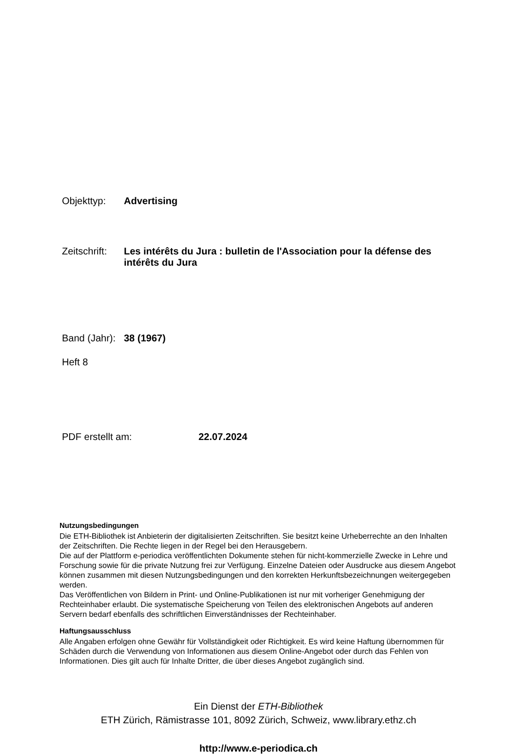Objekttyp: Advertising
Zeitschrift:
Les intérêts du Jura : bulletin de l'Association pour la défense des intérêts du Jura
Band (Jahr):
38 (1967)
Heft 8
PDF erstellt am: 22.07.2024
Nutzungsbedingungen
Die ETH-Bibliothek ist Anbieterin der digitalisierten Zeitschriften. Sie besitzt keine Urheberrechte an den Inhalten der Zeitschriften. Die Rechte liegen in der Regel bei den Herausgebern.
Die auf der Plattform e-periodica veröffentlichten Dokumente stehen für nicht-kommerzielle Zwecke in Lehre und Forschung sowie für die private Nutzung frei zur Verfügung. Einzelne Dateien oder Ausdrucke aus diesem Angebot können zusammen mit diesen Nutzungsbedingungen und den korrekten Herkunftsbezeichnungen weitergegeben werden.
Das Veröffentlichen von Bildern in Print- und Online-Publikationen ist nur mit vorheriger Genehmigung der Rechteinhaber erlaubt. Die systematische Speicherung von Teilen des elektronischen Angebots auf anderen Servern bedarf ebenfalls des schriftlichen Einverständnisses der Rechteinhaber.
Haftungsausschluss
Alle Angaben erfolgen ohne Gewähr für Vollständigkeit oder Richtigkeit. Es wird keine Haftung übernommen für Schäden durch die Verwendung von Informationen aus diesem Online-Angebot oder durch das Fehlen von Informationen. Dies gilt auch für Inhalte Dritter, die über dieses Angebot zugänglich sind.
Ein Dienst der ETH-Bibliothek
ETH Zürich, Rämistrasse 101, 8092 Zürich, Schweiz, www.library.ethz.ch
http://www.e-periodica.ch